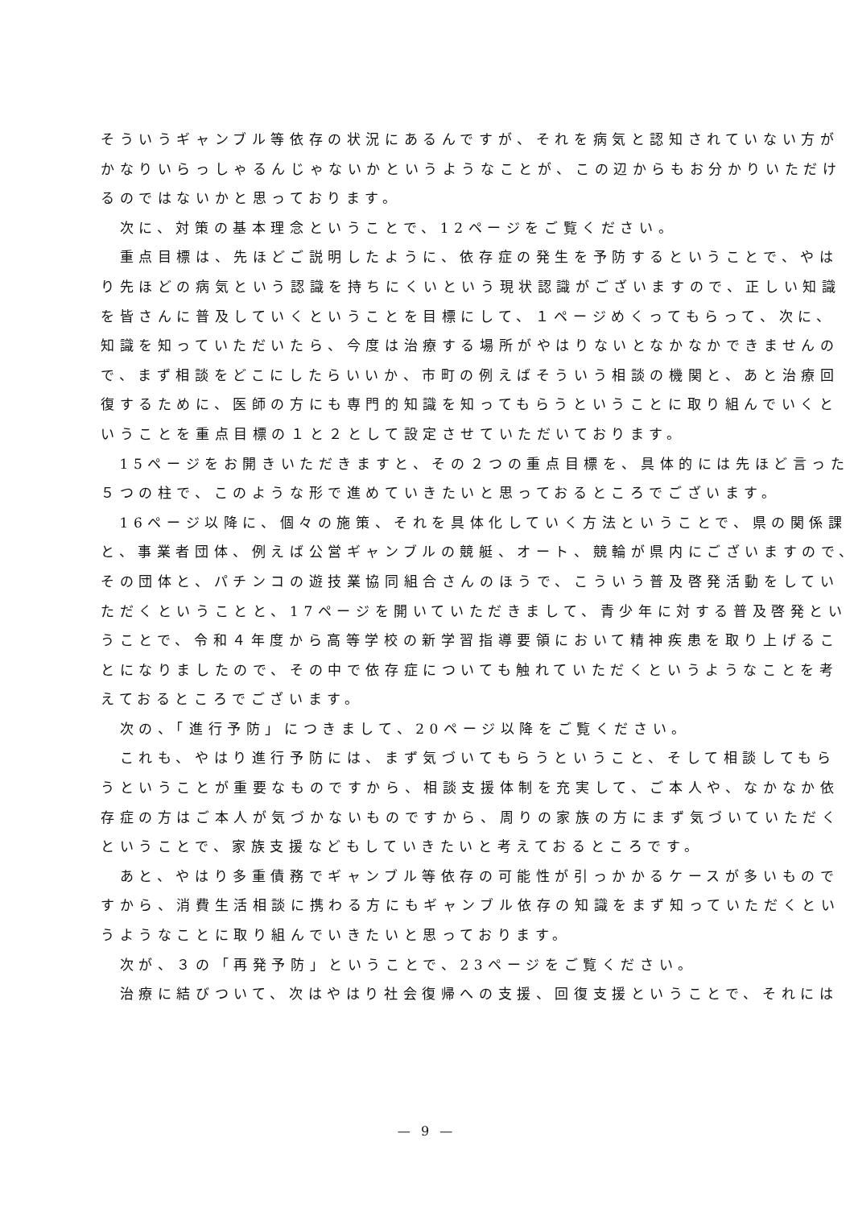そういうギャンブル等依存の状況にあるんですが、それを病気と認知されていない方が
かなりいらっしゃるんじゃないかというようなことが、この辺からもお分かりいただけ
るのではないかと思っております。
　次に、対策の基本理念ということで、12ページをご覧ください。
　重点目標は、先ほどご説明したように、依存症の発生を予防するということで、やは
り先ほどの病気という認識を持ちにくいという現状認識がございますので、正しい知識
を皆さんに普及していくということを目標にして、１ページめくってもらって、次に、
知識を知っていただいたら、今度は治療する場所がやはりないとなかなかできませんの
で、まず相談をどこにしたらいいか、市町の例えばそういう相談の機関と、あと治療回
復するために、医師の方にも専門的知識を知ってもらうということに取り組んでいくと
いうことを重点目標の１と２として設定させていただいております。
　15ページをお開きいただきますと、その２つの重点目標を、具体的には先ほど言った
５つの柱で、このような形で進めていきたいと思っておるところでございます。
　16ページ以降に、個々の施策、それを具体化していく方法ということで、県の関係課
と、事業者団体、例えば公営ギャンブルの競艇、オート、競輪が県内にございますので、
その団体と、パチンコの遊技業協同組合さんのほうで、こういう普及啓発活動をしてい
ただくということと、17ページを開いていただきまして、青少年に対する普及啓発とい
うことで、令和４年度から高等学校の新学習指導要領において精神疾患を取り上げるこ
とになりましたので、その中で依存症についても触れていただくというようなことを考
えておるところでございます。
　次の、「進行予防」につきまして、20ページ以降をご覧ください。
　これも、やはり進行予防には、まず気づいてもらうということ、そして相談してもら
うということが重要なものですから、相談支援体制を充実して、ご本人や、なかなか依
存症の方はご本人が気づかないものですから、周りの家族の方にまず気づいていただく
ということで、家族支援などもしていきたいと考えておるところです。
　あと、やはり多重債務でギャンブル等依存の可能性が引っかかるケースが多いもので
すから、消費生活相談に携わる方にもギャンブル依存の知識をまず知っていただくとい
うようなことに取り組んでいきたいと思っております。
　次が、３の「再発予防」ということで、23ページをご覧ください。
　治療に結びついて、次はやはり社会復帰への支援、回復支援ということで、それには
— 9 —